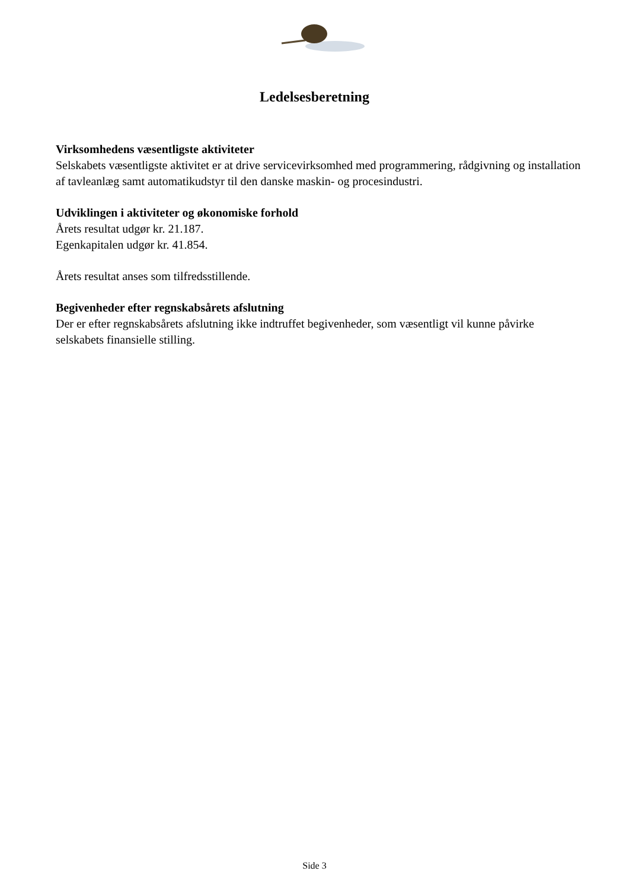Ledelsesberetning
Virksomhedens væsentligste aktiviteter
Selskabets væsentligste aktivitet er at drive servicevirksomhed med programmering, rådgivning og installation af tavleanlæg samt automatikudstyr til den danske maskin- og procesindustri.
Udviklingen i aktiviteter og økonomiske forhold
Årets resultat udgør kr. 21.187.
Egenkapitalen udgør kr. 41.854.
Årets resultat anses som tilfredsstillende.
Begivenheder efter regnskabsårets afslutning
Der er efter regnskabsårets afslutning ikke indtruffet begivenheder, som væsentligt vil kunne påvirke selskabets finansielle stilling.
Side 3